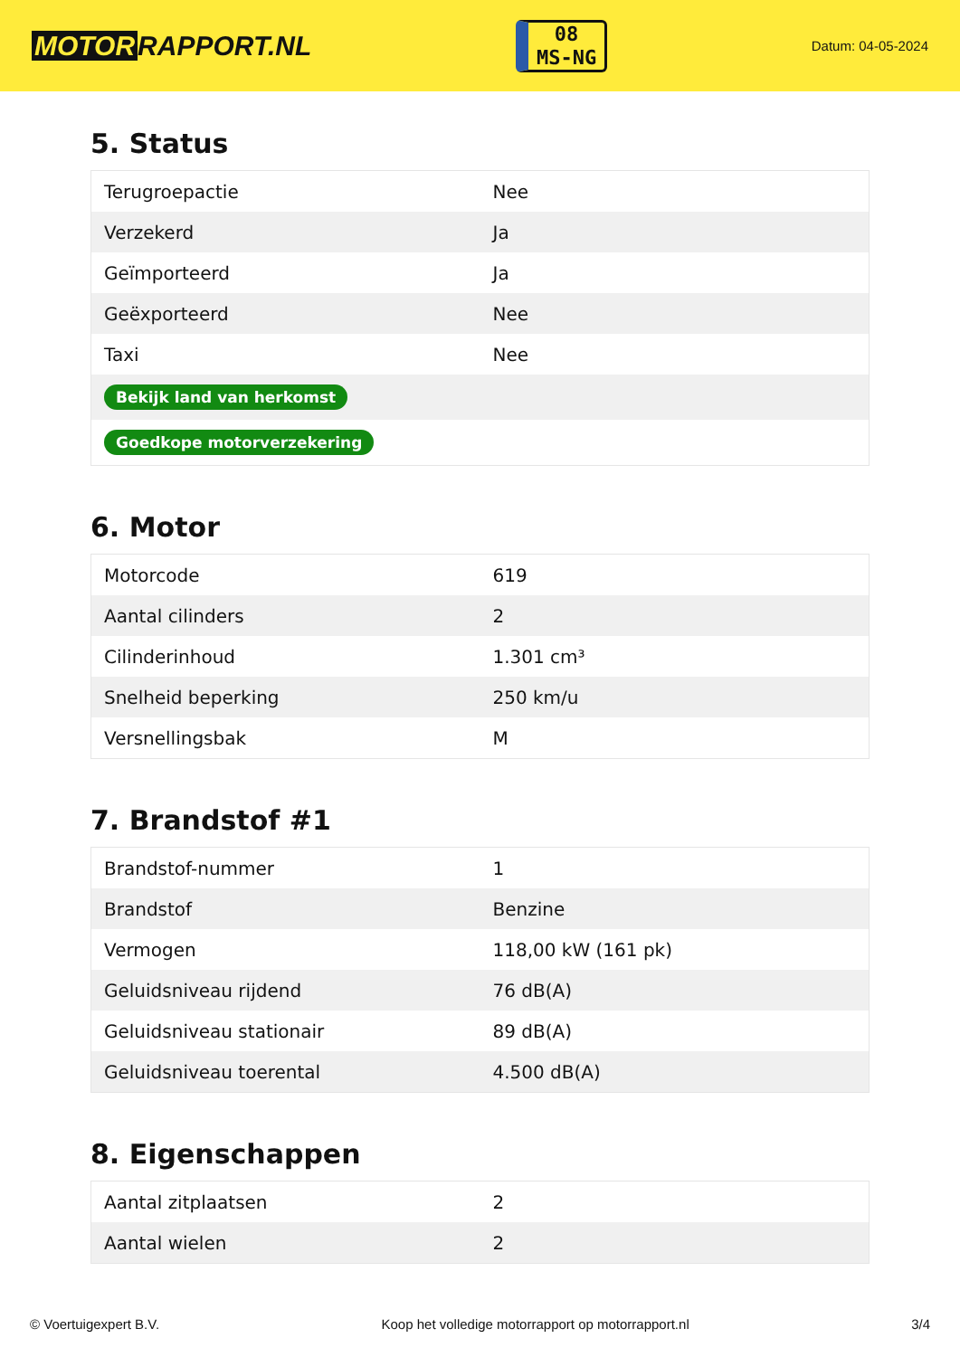MOTOR RAPPORT.NL
08
MS-NG
Datum: 04-05-2024
5. Status
| Terugroepactie | Nee |
| Verzekerd | Ja |
| Geïmporteerd | Ja |
| Geëxporteerd | Nee |
| Taxi | Nee |
| Bekijk land van herkomst | |
| Goedkope motorverzekering | |
6. Motor
| Motorcode | 619 |
| Aantal cilinders | 2 |
| Cilinderinhoud | 1.301 cm³ |
| Snelheid beperking | 250 km/u |
| Versnellingsbak | M |
7. Brandstof #1
| Brandstof-nummer | 1 |
| Brandstof | Benzine |
| Vermogen | 118,00 kW (161 pk) |
| Geluidsniveau rijdend | 76 dB(A) |
| Geluidsniveau stationair | 89 dB(A) |
| Geluidsniveau toerental | 4.500 dB(A) |
8. Eigenschappen
| Aantal zitplaatsen | 2 |
| Aantal wielen | 2 |
© Voertuigexpert B.V. Koop het volledige motorrapport op motorrapport.nl 3/4